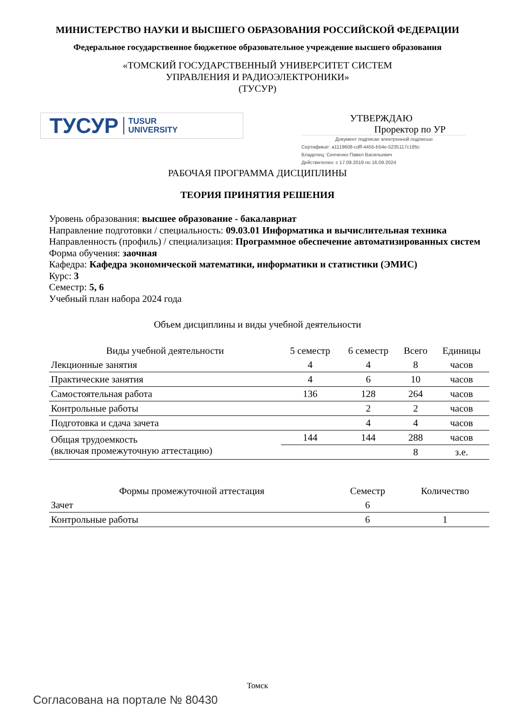МИНИСТЕРСТВО НАУКИ И ВЫСШЕГО ОБРАЗОВАНИЯ РОССИЙСКОЙ ФЕДЕРАЦИИ
Федеральное государственное бюджетное образовательное учреждение высшего образования
«ТОМСКИЙ ГОСУДАРСТВЕННЫЙ УНИВЕРСИТЕТ СИСТЕМ
УПРАВЛЕНИЯ И РАДИОЭЛЕКТРОНИКИ»
(ТУСУР)
ТУСУР TUSUR
UNIVERSITY
УТВЕРЖДАЮ
Проректор по УР
Документ подписан электронной подписью
Сертификат: a1119608-cdff-4455-b54e-5235117c185c
Владелец: Сенченко Павел Васильевич
Действителен: с 17.09.2019 по 16.09.2024
РАБОЧАЯ ПРОГРАММА ДИСЦИПЛИНЫ
ТЕОРИЯ ПРИНЯТИЯ РЕШЕНИЯ
Уровень образования: высшее образование - бакалавриат
Направление подготовки / специальность: 09.03.01 Информатика и вычислительная техника
Направленность (профиль) / специализация: Программное обеспечение автоматизированных систем
Форма обучения: заочная
Кафедра: Кафедра экономической математики, информатики и статистики (ЭМИС)
Курс: 3
Семестр: 5, 6
Учебный план набора 2024 года
Объем дисциплины и виды учебной деятельности
| Виды учебной деятельности | 5 семестр | 6 семестр | Всего | Единицы |
| --- | --- | --- | --- | --- |
| Лекционные занятия | 4 | 4 | 8 | часов |
| Практические занятия | 4 | 6 | 10 | часов |
| Самостоятельная работа | 136 | 128 | 264 | часов |
| Контрольные работы | | 2 | 2 | часов |
| Подготовка и сдача зачета | | 4 | 4 | часов |
| Общая трудоемкость (включая промежуточную аттестацию) | 144 | 144 | 288 | часов |
| | | | 8 | з.е. |
| Формы промежуточной аттестация | Семестр | Количество |
| --- | --- | --- |
| Зачет | 6 | |
| Контрольные работы | 6 | 1 |
Томск
Согласована на портале № 80430